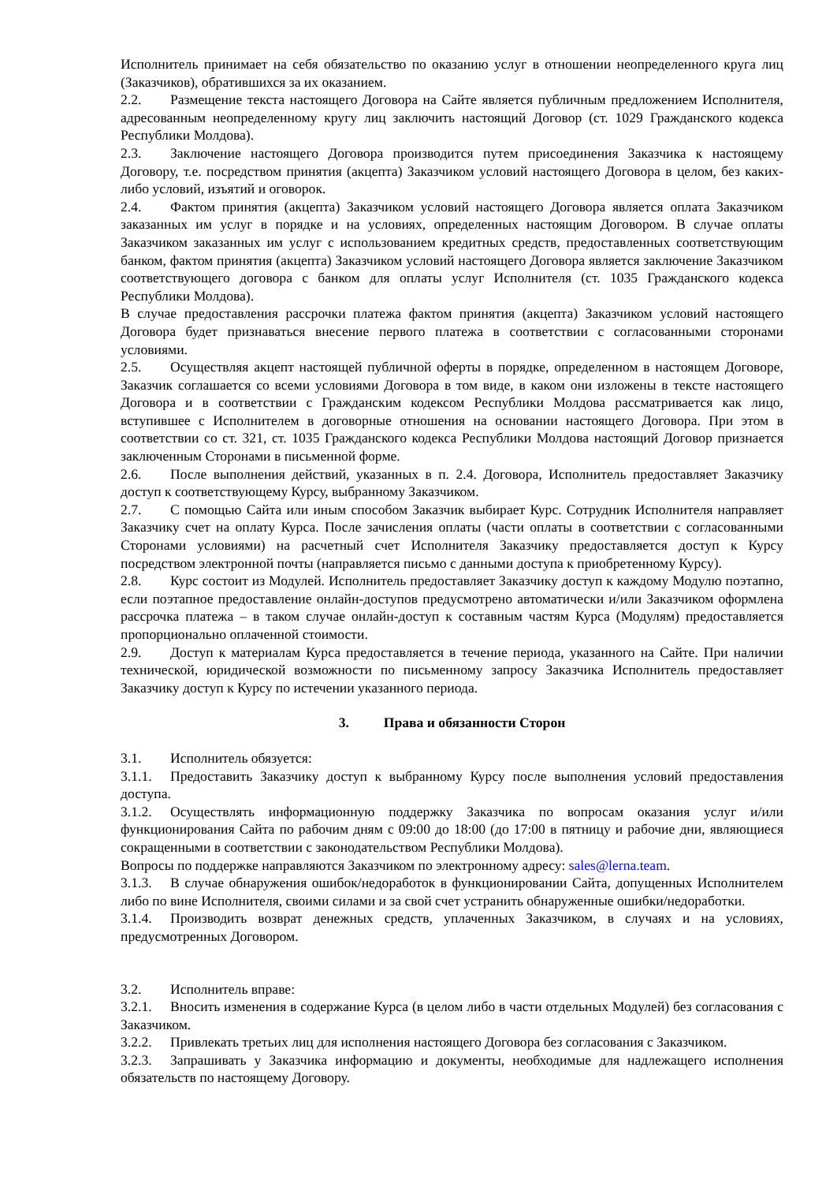Исполнитель принимает на себя обязательство по оказанию услуг в отношении неопределенного круга лиц (Заказчиков), обратившихся за их оказанием.
2.2. Размещение текста настоящего Договора на Сайте является публичным предложением Исполнителя, адресованным неопределенному кругу лиц заключить настоящий Договор (ст. 1029 Гражданского кодекса Республики Молдова).
2.3. Заключение настоящего Договора производится путем присоединения Заказчика к настоящему Договору, т.е. посредством принятия (акцепта) Заказчиком условий настоящего Договора в целом, без каких-либо условий, изъятий и оговорок.
2.4. Фактом принятия (акцепта) Заказчиком условий настоящего Договора является оплата Заказчиком заказанных им услуг в порядке и на условиях, определенных настоящим Договором. В случае оплаты Заказчиком заказанных им услуг с использованием кредитных средств, предоставленных соответствующим банком, фактом принятия (акцепта) Заказчиком условий настоящего Договора является заключение Заказчиком соответствующего договора с банком для оплаты услуг Исполнителя (ст. 1035 Гражданского кодекса Республики Молдова).
В случае предоставления рассрочки платежа фактом принятия (акцепта) Заказчиком условий настоящего Договора будет признаваться внесение первого платежа в соответствии с согласованными сторонами условиями.
2.5. Осуществляя акцепт настоящей публичной оферты в порядке, определенном в настоящем Договоре, Заказчик соглашается со всеми условиями Договора в том виде, в каком они изложены в тексте настоящего Договора и в соответствии с Гражданским кодексом Республики Молдова рассматривается как лицо, вступившее с Исполнителем в договорные отношения на основании настоящего Договора. При этом в соответствии со ст. 321, ст. 1035 Гражданского кодекса Республики Молдова настоящий Договор признается заключенным Сторонами в письменной форме.
2.6. После выполнения действий, указанных в п. 2.4. Договора, Исполнитель предоставляет Заказчику доступ к соответствующему Курсу, выбранному Заказчиком.
2.7. С помощью Сайта или иным способом Заказчик выбирает Курс. Сотрудник Исполнителя направляет Заказчику счет на оплату Курса. После зачисления оплаты (части оплаты в соответствии с согласованными Сторонами условиями) на расчетный счет Исполнителя Заказчику предоставляется доступ к Курсу посредством электронной почты (направляется письмо с данными доступа к приобретенному Курсу).
2.8. Курс состоит из Модулей. Исполнитель предоставляет Заказчику доступ к каждому Модулю поэтапно, если поэтапное предоставление онлайн-доступов предусмотрено автоматически и/или Заказчиком оформлена рассрочка платежа – в таком случае онлайн-доступ к составным частям Курса (Модулям) предоставляется пропорционально оплаченной стоимости.
2.9. Доступ к материалам Курса предоставляется в течение периода, указанного на Сайте. При наличии технической, юридической возможности по письменному запросу Заказчика Исполнитель предоставляет Заказчику доступ к Курсу по истечении указанного периода.
3. Права и обязанности Сторон
3.1. Исполнитель обязуется:
3.1.1. Предоставить Заказчику доступ к выбранному Курсу после выполнения условий предоставления доступа.
3.1.2. Осуществлять информационную поддержку Заказчика по вопросам оказания услуг и/или функционирования Сайта по рабочим дням с 09:00 до 18:00 (до 17:00 в пятницу и рабочие дни, являющиеся сокращенными в соответствии с законодательством Республики Молдова).
Вопросы по поддержке направляются Заказчиком по электронному адресу: sales@lerna.team.
3.1.3. В случае обнаружения ошибок/недоработок в функционировании Сайта, допущенных Исполнителем либо по вине Исполнителя, своими силами и за свой счет устранить обнаруженные ошибки/недоработки.
3.1.4. Производить возврат денежных средств, уплаченных Заказчиком, в случаях и на условиях, предусмотренных Договором.
3.2. Исполнитель вправе:
3.2.1. Вносить изменения в содержание Курса (в целом либо в части отдельных Модулей) без согласования с Заказчиком.
3.2.2. Привлекать третьих лиц для исполнения настоящего Договора без согласования с Заказчиком.
3.2.3. Запрашивать у Заказчика информацию и документы, необходимые для надлежащего исполнения обязательств по настоящему Договору.